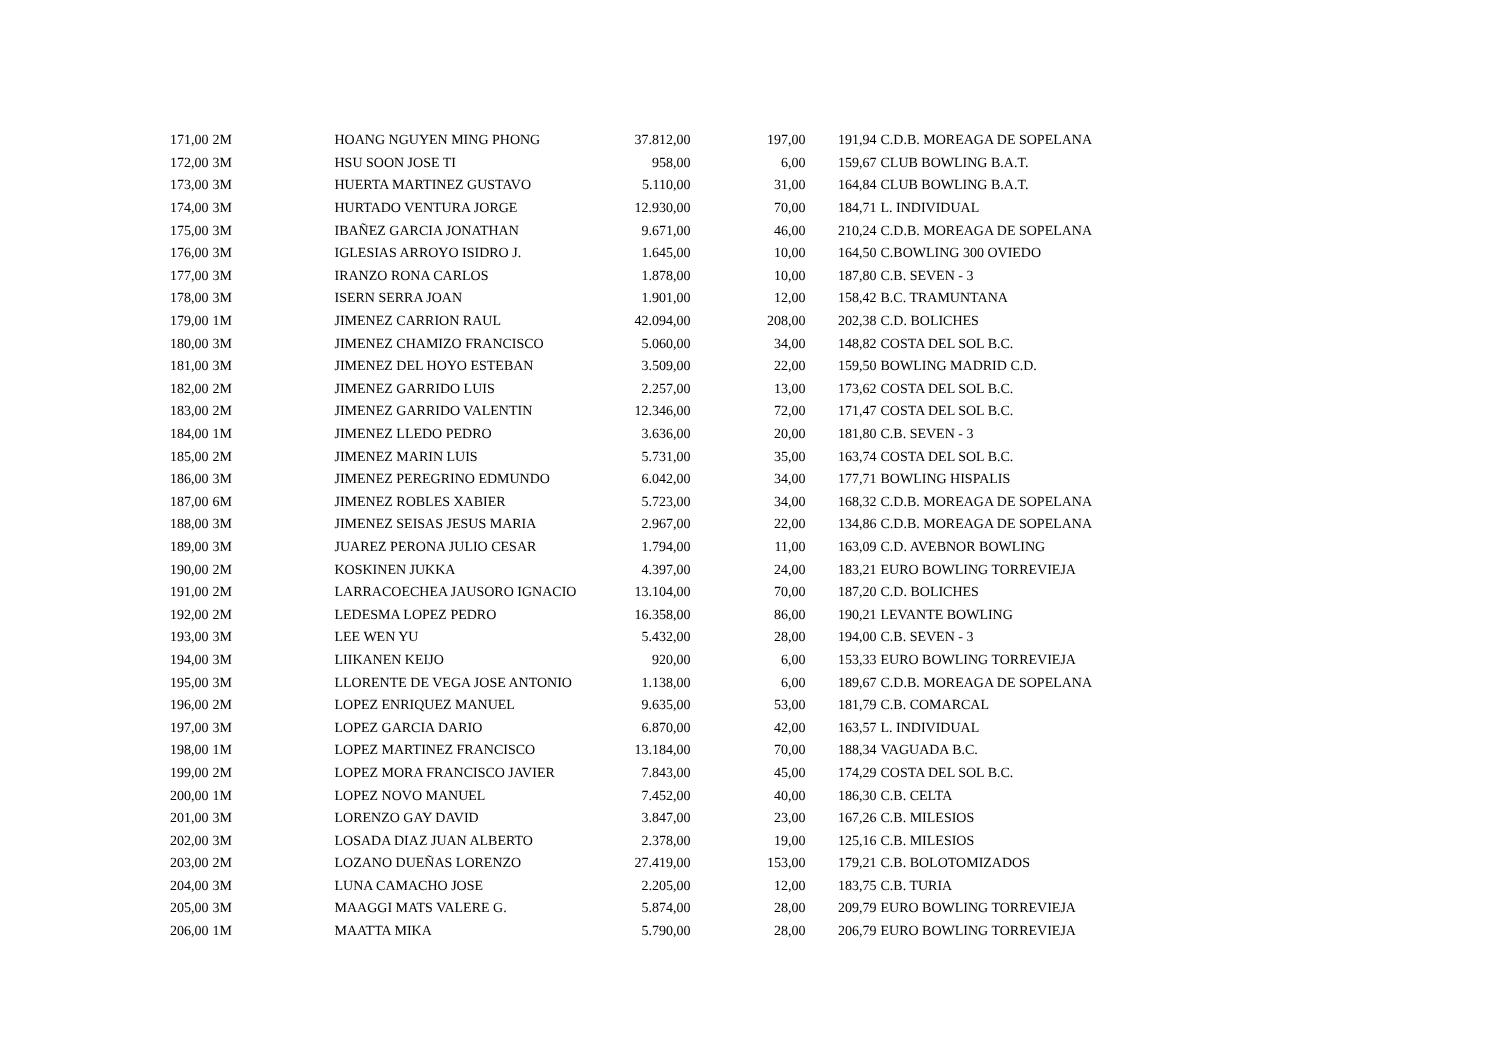| 171,00 | 2M | HOANG NGUYEN MING PHONG | 37.812,00 | 197,00 | 191,94 | C.D.B. MOREAGA DE SOPELANA |
| 172,00 | 3M | HSU SOON JOSE TI | 958,00 | 6,00 | 159,67 | CLUB BOWLING B.A.T. |
| 173,00 | 3M | HUERTA MARTINEZ GUSTAVO | 5.110,00 | 31,00 | 164,84 | CLUB BOWLING B.A.T. |
| 174,00 | 3M | HURTADO VENTURA JORGE | 12.930,00 | 70,00 | 184,71 | L. INDIVIDUAL |
| 175,00 | 3M | IBAÑEZ GARCIA JONATHAN | 9.671,00 | 46,00 | 210,24 | C.D.B. MOREAGA DE SOPELANA |
| 176,00 | 3M | IGLESIAS ARROYO ISIDRO J. | 1.645,00 | 10,00 | 164,50 | C.BOWLING 300 OVIEDO |
| 177,00 | 3M | IRANZO RONA CARLOS | 1.878,00 | 10,00 | 187,80 | C.B. SEVEN - 3 |
| 178,00 | 3M | ISERN SERRA JOAN | 1.901,00 | 12,00 | 158,42 | B.C. TRAMUNTANA |
| 179,00 | 1M | JIMENEZ CARRION RAUL | 42.094,00 | 208,00 | 202,38 | C.D. BOLICHES |
| 180,00 | 3M | JIMENEZ CHAMIZO FRANCISCO | 5.060,00 | 34,00 | 148,82 | COSTA DEL SOL B.C. |
| 181,00 | 3M | JIMENEZ DEL HOYO ESTEBAN | 3.509,00 | 22,00 | 159,50 | BOWLING MADRID C.D. |
| 182,00 | 2M | JIMENEZ GARRIDO LUIS | 2.257,00 | 13,00 | 173,62 | COSTA DEL SOL B.C. |
| 183,00 | 2M | JIMENEZ GARRIDO VALENTIN | 12.346,00 | 72,00 | 171,47 | COSTA DEL SOL B.C. |
| 184,00 | 1M | JIMENEZ LLEDO PEDRO | 3.636,00 | 20,00 | 181,80 | C.B. SEVEN - 3 |
| 185,00 | 2M | JIMENEZ MARIN LUIS | 5.731,00 | 35,00 | 163,74 | COSTA DEL SOL B.C. |
| 186,00 | 3M | JIMENEZ PEREGRINO EDMUNDO | 6.042,00 | 34,00 | 177,71 | BOWLING HISPALIS |
| 187,00 | 6M | JIMENEZ ROBLES XABIER | 5.723,00 | 34,00 | 168,32 | C.D.B. MOREAGA DE SOPELANA |
| 188,00 | 3M | JIMENEZ SEISAS JESUS MARIA | 2.967,00 | 22,00 | 134,86 | C.D.B. MOREAGA DE SOPELANA |
| 189,00 | 3M | JUAREZ PERONA JULIO CESAR | 1.794,00 | 11,00 | 163,09 | C.D. AVEBNOR BOWLING |
| 190,00 | 2M | KOSKINEN JUKKA | 4.397,00 | 24,00 | 183,21 | EURO BOWLING TORREVIEJA |
| 191,00 | 2M | LARRACOECHEA JAUSORO IGNACIO | 13.104,00 | 70,00 | 187,20 | C.D. BOLICHES |
| 192,00 | 2M | LEDESMA LOPEZ PEDRO | 16.358,00 | 86,00 | 190,21 | LEVANTE BOWLING |
| 193,00 | 3M | LEE WEN YU | 5.432,00 | 28,00 | 194,00 | C.B. SEVEN - 3 |
| 194,00 | 3M | LIIKANEN KEIJO | 920,00 | 6,00 | 153,33 | EURO BOWLING TORREVIEJA |
| 195,00 | 3M | LLORENTE DE VEGA JOSE ANTONIO | 1.138,00 | 6,00 | 189,67 | C.D.B. MOREAGA DE SOPELANA |
| 196,00 | 2M | LOPEZ ENRIQUEZ MANUEL | 9.635,00 | 53,00 | 181,79 | C.B. COMARCAL |
| 197,00 | 3M | LOPEZ GARCIA DARIO | 6.870,00 | 42,00 | 163,57 | L. INDIVIDUAL |
| 198,00 | 1M | LOPEZ MARTINEZ FRANCISCO | 13.184,00 | 70,00 | 188,34 | VAGUADA B.C. |
| 199,00 | 2M | LOPEZ MORA FRANCISCO JAVIER | 7.843,00 | 45,00 | 174,29 | COSTA DEL SOL B.C. |
| 200,00 | 1M | LOPEZ NOVO MANUEL | 7.452,00 | 40,00 | 186,30 | C.B. CELTA |
| 201,00 | 3M | LORENZO GAY DAVID | 3.847,00 | 23,00 | 167,26 | C.B. MILESIOS |
| 202,00 | 3M | LOSADA DIAZ JUAN ALBERTO | 2.378,00 | 19,00 | 125,16 | C.B. MILESIOS |
| 203,00 | 2M | LOZANO DUEÑAS LORENZO | 27.419,00 | 153,00 | 179,21 | C.B. BOLOTOMIZADOS |
| 204,00 | 3M | LUNA CAMACHO JOSE | 2.205,00 | 12,00 | 183,75 | C.B. TURIA |
| 205,00 | 3M | MAAGGI MATS VALERE G. | 5.874,00 | 28,00 | 209,79 | EURO BOWLING TORREVIEJA |
| 206,00 | 1M | MAATTA MIKA | 5.790,00 | 28,00 | 206,79 | EURO BOWLING TORREVIEJA |